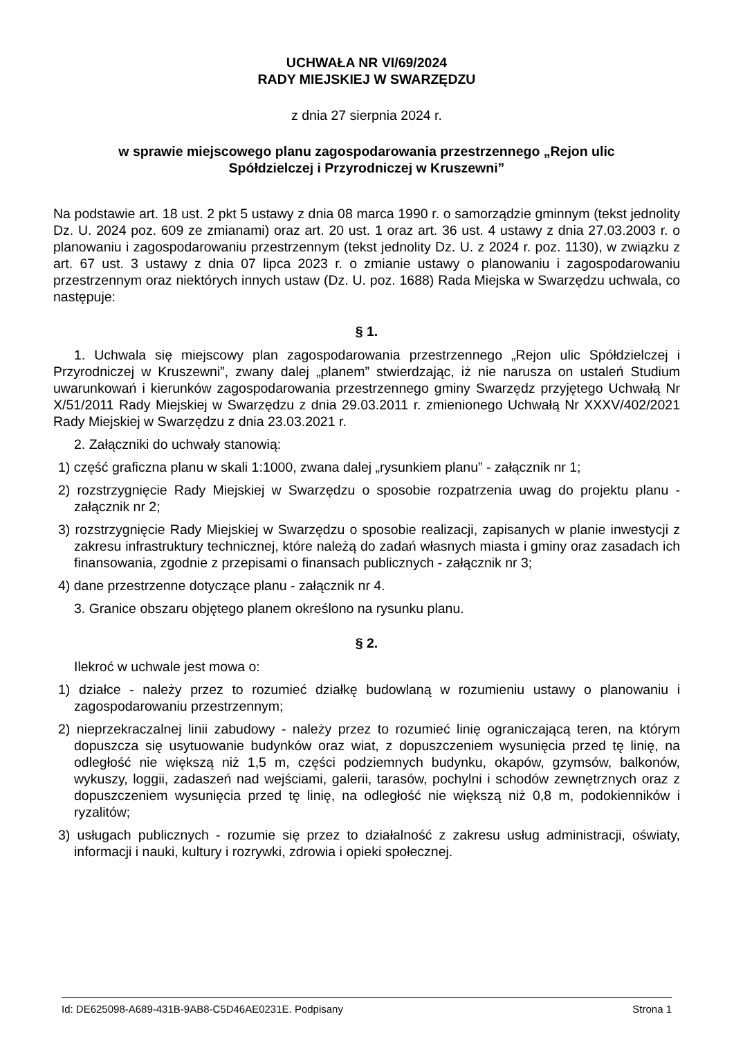UCHWAŁA NR VI/69/2024
RADY MIEJSKIEJ W SWARZĘDZU
z dnia 27 sierpnia 2024 r.
w sprawie miejscowego planu zagospodarowania przestrzennego „Rejon ulic
Spółdzielczej i Przyrodniczej w Kruszewni”
Na podstawie art. 18 ust. 2 pkt 5 ustawy z dnia 08 marca 1990 r. o samorządzie gminnym (tekst jednolity Dz. U. 2024 poz. 609 ze zmianami) oraz art. 20 ust. 1 oraz art. 36 ust. 4 ustawy z dnia 27.03.2003 r. o planowaniu i zagospodarowaniu przestrzennym (tekst jednolity Dz. U. z 2024 r. poz. 1130), w związku z art. 67 ust. 3 ustawy z dnia 07 lipca 2023 r. o zmianie ustawy o planowaniu i zagospodarowaniu przestrzennym oraz niektórych innych ustaw (Dz. U. poz. 1688) Rada Miejska w Swarzędzu uchwala, co następuje:
§ 1.
1. Uchwala się miejscowy plan zagospodarowania przestrzennego „Rejon ulic Spółdzielczej i Przyrodniczej w Kruszewni”, zwany dalej „planem” stwierdzając, iż nie narusza on ustaleń Studium uwarunkowań i kierunków zagospodarowania przestrzennego gminy Swarzędz przyjętego Uchwałą Nr X/51/2011 Rady Miejskiej w Swarzędzu z dnia 29.03.2011 r. zmienionego Uchwałą Nr XXXV/402/2021 Rady Miejskiej w Swarzędzu z dnia 23.03.2021 r.
2. Załączniki do uchwały stanowią:
1) część graficzna planu w skali 1:1000, zwana dalej „rysunkiem planu” - załącznik nr 1;
2) rozstrzygnięcie Rady Miejskiej w Swarzędzu o sposobie rozpatrzenia uwag do projektu planu - załącznik nr 2;
3) rozstrzygnięcie Rady Miejskiej w Swarzędzu o sposobie realizacji, zapisanych w planie inwestycji z zakresu infrastruktury technicznej, które należą do zadań własnych miasta i gminy oraz zasadach ich finansowania, zgodnie z przepisami o finansach publicznych - załącznik nr 3;
4) dane przestrzenne dotyczące planu - załącznik nr 4.
3. Granice obszaru objętego planem określono na rysunku planu.
§ 2.
Ilekroć w uchwale jest mowa o:
1) działce - należy przez to rozumieć działkę budowlaną w rozumieniu ustawy o planowaniu i zagospodarowaniu przestrzennym;
2) nieprzekraczalnej linii zabudowy - należy przez to rozumieć linię ograniczającą teren, na którym dopuszcza się usytuowanie budynków oraz wiat, z dopuszczeniem wysunięcia przed tę linię, na odległość nie większą niż 1,5 m, części podziemnych budynku, okapów, gzymsów, balkonów, wykuszy, loggii, zadaszeń nad wejściami, galerii, tarasów, pochylni i schodów zewnętrznych oraz z dopuszczeniem wysunięcia przed tę linię, na odległość nie większą niż 0,8 m, podokienników i ryzalitów;
3) usługach publicznych - rozumie się przez to działalność z zakresu usług administracji, oświaty, informacji i nauki, kultury i rozrywki, zdrowia i opieki społecznej.
Id: DE625098-A689-431B-9AB8-C5D46AE0231E. Podpisany Strona 1